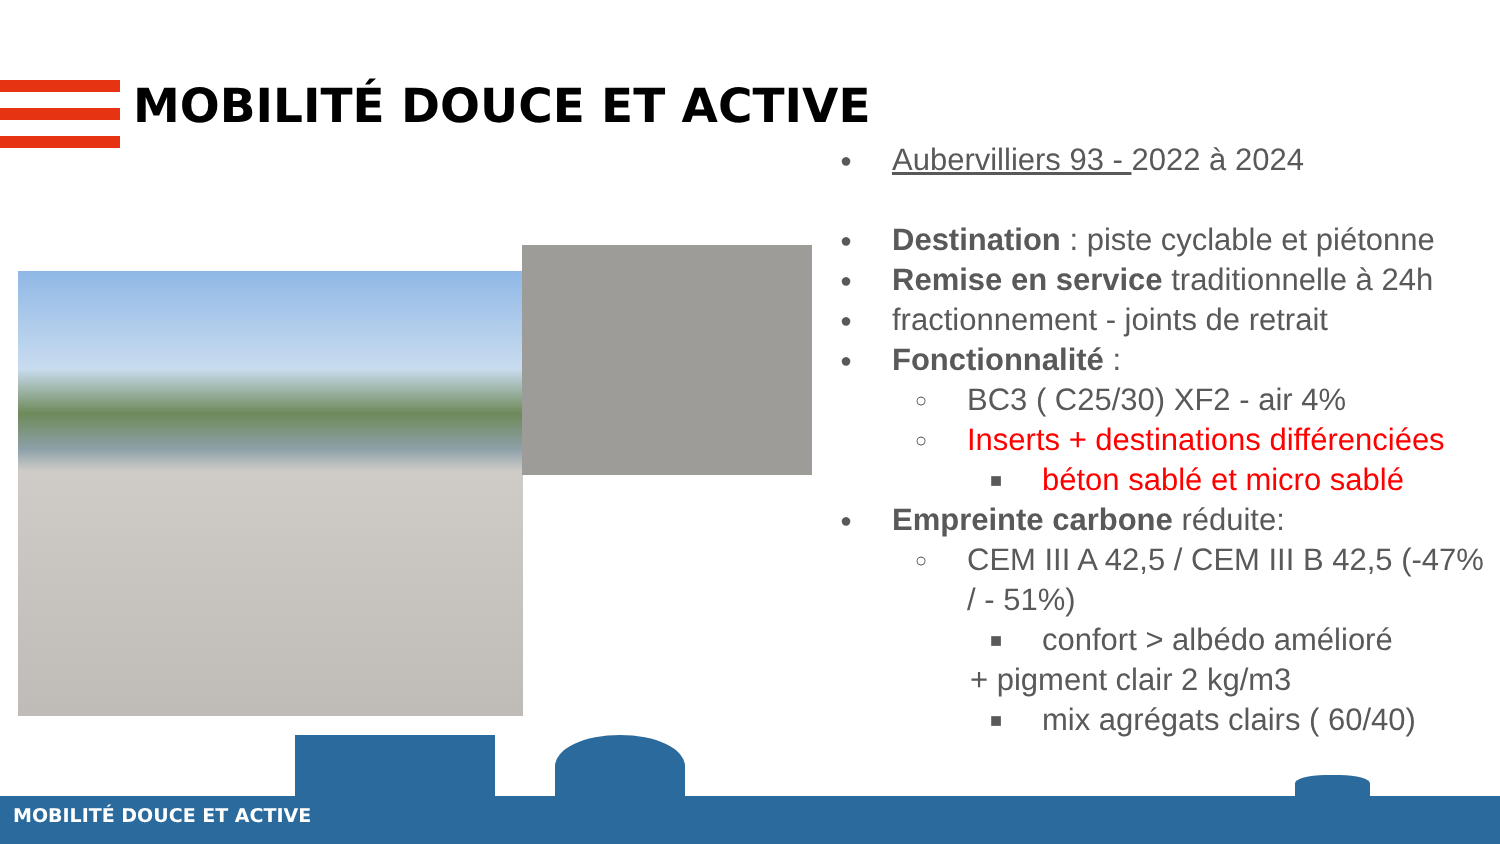MOBILITÉ DOUCE ET ACTIVE
● Aubervilliers 93 - 2022 à 2024
● Destination : piste cyclable et piétonne
● Remise en service traditionnelle à 24h
● fractionnement - joints de retrait
● Fonctionnalité :
○ BC3 ( C25/30) XF2 - air 4%
○ Inserts + destinations différenciées
■ béton sablé et micro sablé
● Empreinte carbone réduite:
○ CEM III A 42,5 / CEM III B 42,5 (-47% / - 51%)
■ confort > albédo amélioré
+ pigment clair 2 kg/m3
■ mix agrégats clairs ( 60/40)
MOBILITÉ DOUCE ET ACTIVE